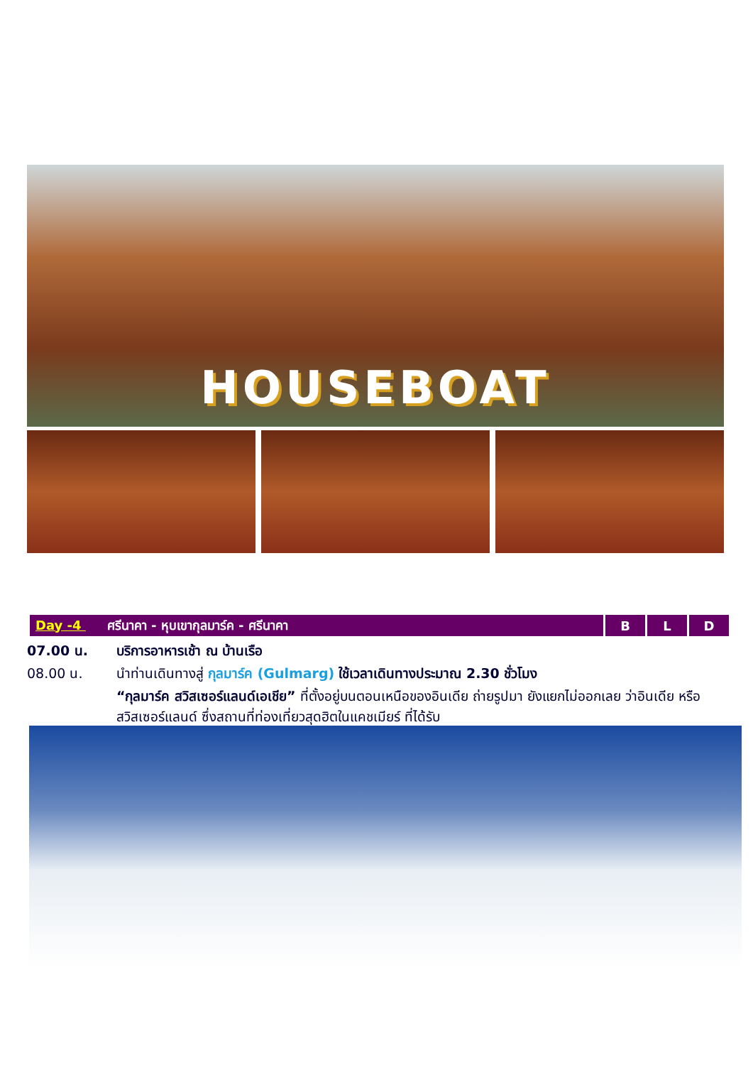HOUSEBOAT
| Day -4 ศรีนาคา - หุบเขากุลมาร์ค - ศรีนาคา | B | L | D |
07.00 น. บริการอาหารเช้า ณ บ้านเรือ
08.00 น. นำท่านเดินทางสู่ กุลมาร์ค (Gulmarg) ใช้เวลาเดินทางประมาณ 2.30 ชั่วโมง
“กุลมาร์ค สวิสเซอร์แลนด์เอเชีย” ที่ตั้งอยู่บนตอนเหนือของอินเดีย ถ่ายรูปมา ยังแยกไม่ออกเลย ว่าอินเดีย หรือ สวิสเซอร์แลนด์ ซึ่งสถานที่ท่องเที่ยวสุดฮิตในแคชเมียร์ ที่ได้รับ